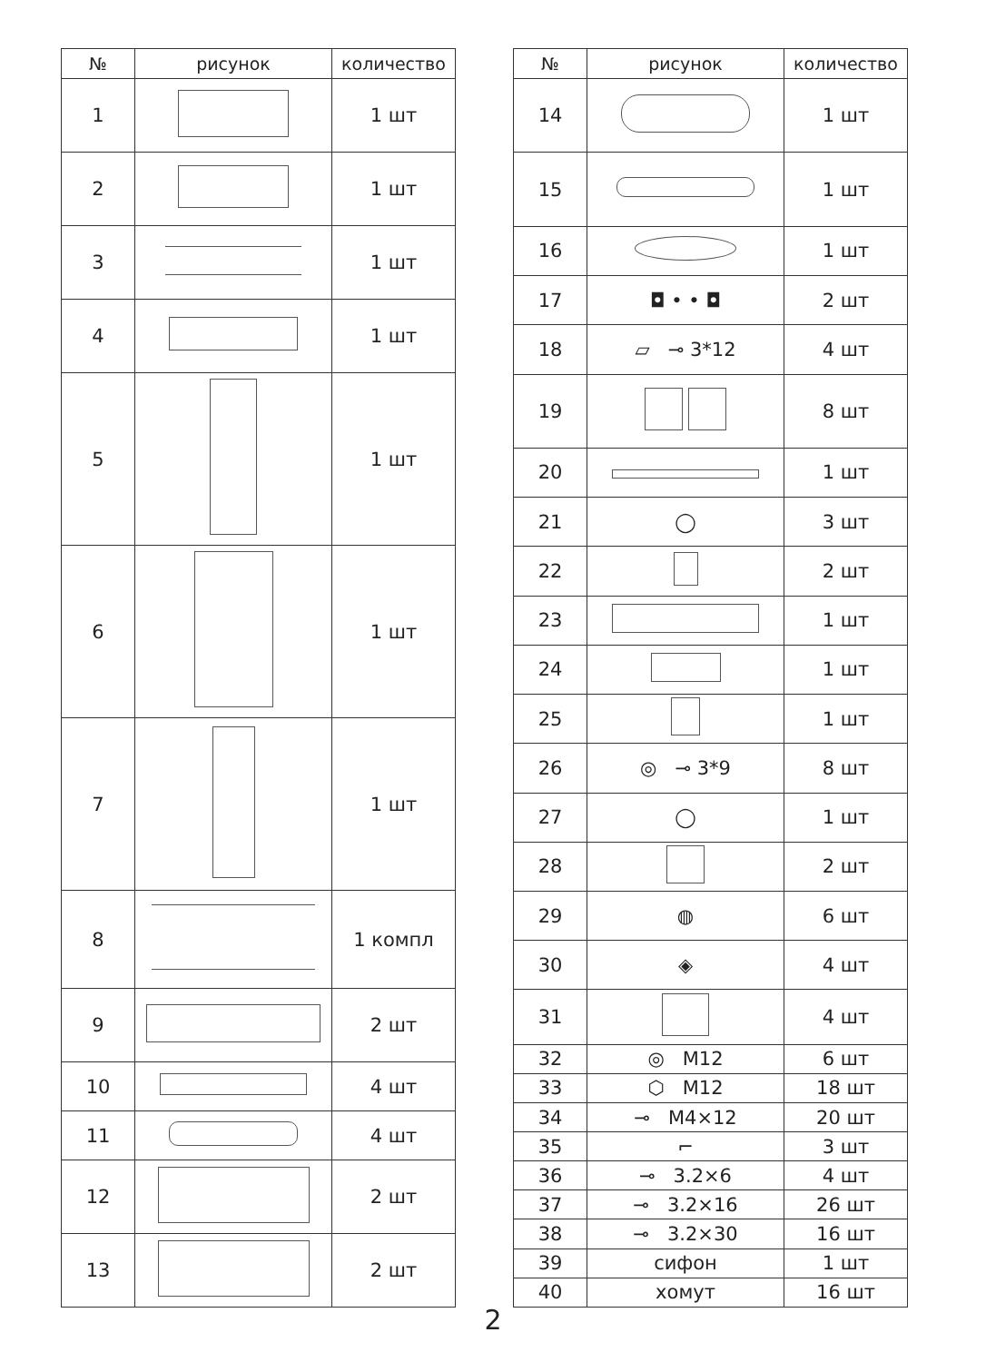| № | рисунок | количество |
| --- | --- | --- |
| 1 | | 1 шт |
| 2 | | 1 шт |
| 3 | | 1 шт |
| 4 | | 1 шт |
| 5 | | 1 шт |
| 6 | | 1 шт |
| 7 | | 1 шт |
| 8 | | 1 компл |
| 9 | | 2 шт |
| 10 | | 4 шт |
| 11 | | 4 шт |
| 12 | | 2 шт |
| 13 | | 2 шт |
| № | рисунок | количество |
| --- | --- | --- |
| 14 | | 1 шт |
| 15 | | 1 шт |
| 16 | | 1 шт |
| 17 | ◘ • • ◘ | 2 шт |
| 18 | ▱ ⊸ 3*12 | 4 шт |
| 19 | | 8 шт |
| 20 | | 1 шт |
| 21 | ◯ | 3 шт |
| 22 | | 2 шт |
| 23 | | 1 шт |
| 24 | | 1 шт |
| 25 | | 1 шт |
| 26 | ◎ ⊸ 3*9 | 8 шт |
| 27 | ◯ | 1 шт |
| 28 | | 2 шт |
| 29 | ◍ | 6 шт |
| 30 | ◈ | 4 шт |
| 31 | | 4 шт |
| 32 | ◎ M12 | 6 шт |
| 33 | ⬡ M12 | 18 шт |
| 34 | ⊸ M4×12 | 20 шт |
| 35 | ⌐ | 3 шт |
| 36 | ⊸ 3.2×6 | 4 шт |
| 37 | ⊸ 3.2×16 | 26 шт |
| 38 | ⊸ 3.2×30 | 16 шт |
| 39 | сифон | 1 шт |
| 40 | хомут | 16 шт |
2